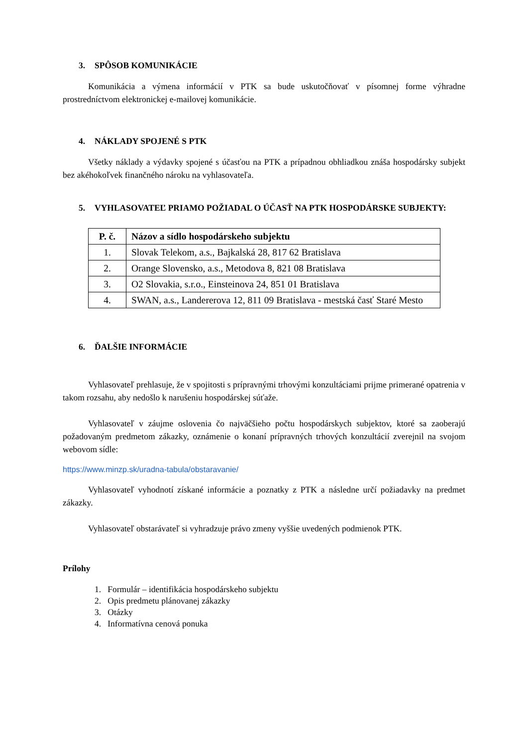3. SPÔSOB KOMUNIKÁCIE
Komunikácia a výmena informácií v PTK sa bude uskutočňovať v písomnej forme výhradne prostredníctvom elektronickej e-mailovej komunikácie.
4. NÁKLADY SPOJENÉ S PTK
Všetky náklady a výdavky spojené s účasťou na PTK a prípadnou obhliadkou znáša hospodársky subjekt bez akéhokoľvek finančného nároku na vyhlasovateľa.
5. VYHLASOVATEĽ PRIAMO POŽIADAL O ÚČASŤ NA PTK HOSPODÁRSKE SUBJEKTY:
| P. č. | Názov a sídlo hospodárskeho subjektu |
| --- | --- |
| 1. | Slovak Telekom, a.s., Bajkalská 28, 817 62 Bratislava |
| 2. | Orange Slovensko, a.s., Metodova 8, 821 08 Bratislava |
| 3. | O2 Slovakia, s.r.o., Einsteinova 24, 851 01 Bratislava |
| 4. | SWAN, a.s., Landererova 12, 811 09 Bratislava - mestská časť Staré Mesto |
6. ĎALŠIE INFORMÁCIE
Vyhlasovateľ prehlasuje, že v spojitosti s prípravnými trhovými konzultáciami prijme primerané opatrenia v takom rozsahu, aby nedošlo k narušeniu hospodárskej súťaže.
Vyhlasovateľ v záujme oslovenia čo najväčšieho počtu hospodárskych subjektov, ktoré sa zaoberajú požadovaným predmetom zákazky, oznámenie o konaní prípravných trhových konzultácií zverejnil na svojom webovom sídle:
https://www.minzp.sk/uradna-tabula/obstaravanie/
Vyhlasovateľ vyhodnotí získané informácie a poznatky z PTK a následne určí požiadavky na predmet zákazky.
Vyhlasovateľ obstarávateľ si vyhradzuje právo zmeny vyššie uvedených podmienok PTK.
Prílohy
1. Formulár – identifikácia hospodárskeho subjektu
2. Opis predmetu plánovanej zákazky
3. Otázky
4. Informatívna cenová ponuka